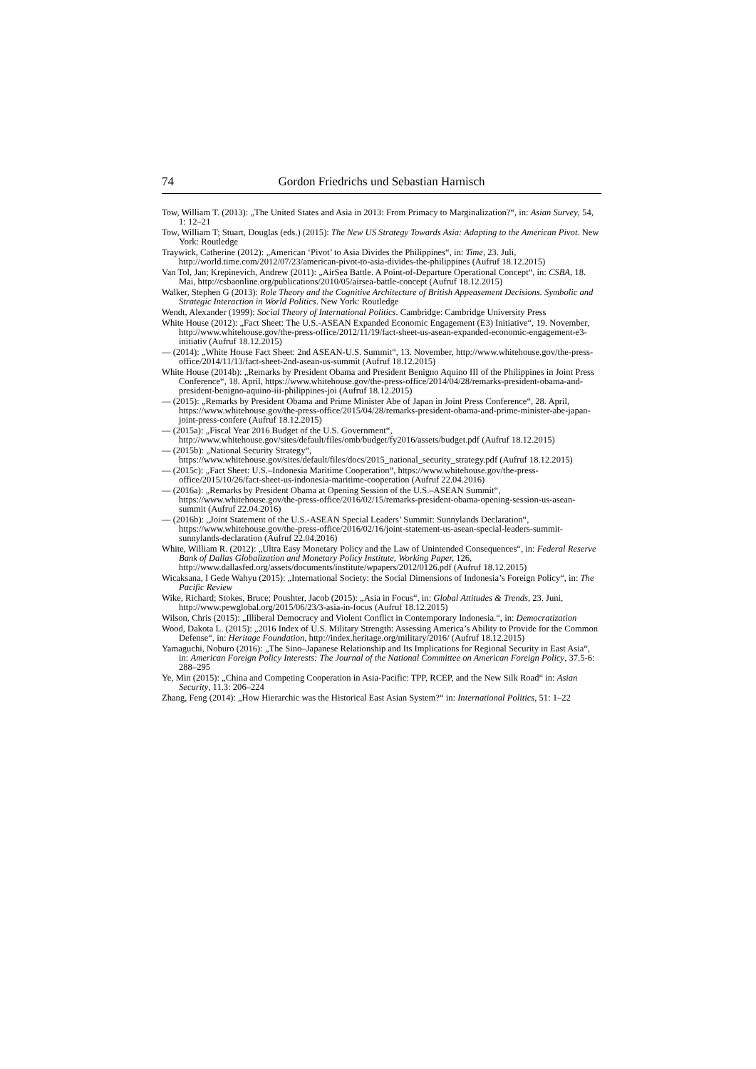74 Gordon Friedrichs und Sebastian Harnisch
Tow, William T. (2013): „The United States and Asia in 2013: From Primacy to Marginalization?“, in: Asian Survey, 54, 1: 12–21
Tow, William T; Stuart, Douglas (eds.) (2015): The New US Strategy Towards Asia: Adapting to the American Pivot. New York: Routledge
Traywick, Catherine (2012): „American ‘Pivot’ to Asia Divides the Philippines“, in: Time, 23. Juli, http://world.time.com/2012/07/23/american-pivot-to-asia-divides-the-philippines (Aufruf 18.12.2015)
Van Tol, Jan; Krepinevich, Andrew (2011): „AirSea Battle. A Point-of-Departure Operational Concept“, in: CSBA, 18. Mai, http://csbaonline.org/publications/2010/05/airsea-battle-concept (Aufruf 18.12.2015)
Walker, Stephen G (2013): Role Theory and the Cognitive Architecture of British Appeasement Decisions. Symbolic and Strategic Interaction in World Politics. New York: Routledge
Wendt, Alexander (1999): Social Theory of International Politics. Cambridge: Cambridge University Press
White House (2012): „Fact Sheet: The U.S.-ASEAN Expanded Economic Engagement (E3) Initiative“, 19. November, http://www.whitehouse.gov/the-press-office/2012/11/19/fact-sheet-us-asean-expanded-economic-engagement-e3-initiativ (Aufruf 18.12.2015)
— (2014): „White House Fact Sheet: 2nd ASEAN-U.S. Summit“, 13. November, http://www.whitehouse.gov/the-press-office/2014/11/13/fact-sheet-2nd-asean-us-summit (Aufruf 18.12.2015)
White House (2014b): „Remarks by President Obama and President Benigno Aquino III of the Philippines in Joint Press Conference“, 18. April, https://www.whitehouse.gov/the-press-office/2014/04/28/remarks-president-obama-and-president-benigno-aquino-iii-philippines-joi (Aufruf 18.12.2015)
— (2015): „Remarks by President Obama and Prime Minister Abe of Japan in Joint Press Conference“, 28. April, https://www.whitehouse.gov/the-press-office/2015/04/28/remarks-president-obama-and-prime-minister-abe-japan-joint-press-confere (Aufruf 18.12.2015)
— (2015a): „Fiscal Year 2016 Budget of the U.S. Government“, http://www.whitehouse.gov/sites/default/files/omb/budget/fy2016/assets/budget.pdf (Aufruf 18.12.2015)
— (2015b): „National Security Strategy“, https://www.whitehouse.gov/sites/default/files/docs/2015_national_security_strategy.pdf (Aufruf 18.12.2015)
— (2015c): „Fact Sheet: U.S.–Indonesia Maritime Cooperation“, https://www.whitehouse.gov/the-press-office/2015/10/26/fact-sheet-us-indonesia-maritime-cooperation (Aufruf 22.04.2016)
— (2016a): „Remarks by President Obama at Opening Session of the U.S.–ASEAN Summit“, https://www.whitehouse.gov/the-press-office/2016/02/15/remarks-president-obama-opening-session-us-asean-summit (Aufruf 22.04.2016)
— (2016b): „Joint Statement of the U.S.-ASEAN Special Leaders’ Summit: Sunnylands Declaration“, https://www.whitehouse.gov/the-press-office/2016/02/16/joint-statement-us-asean-special-leaders-summit-sunnylands-declaration (Aufruf 22.04.2016)
White, William R. (2012): „Ultra Easy Monetary Policy and the Law of Unintended Consequences“, in: Federal Reserve Bank of Dallas Globalization and Monetary Policy Institute, Working Paper, 126, http://www.dallasfed.org/assets/documents/institute/wpapers/2012/0126.pdf (Aufruf 18.12.2015)
Wicaksana, I Gede Wahyu (2015): „International Society: the Social Dimensions of Indonesia’s Foreign Policy“, in: The Pacific Review
Wike, Richard; Stokes, Bruce; Poushter, Jacob (2015): „Asia in Focus“, in: Global Attitudes & Trends, 23. Juni, http://www.pewglobal.org/2015/06/23/3-asia-in-focus (Aufruf 18.12.2015)
Wilson, Chris (2015): „Illiberal Democracy and Violent Conflict in Contemporary Indonesia.“, in: Democratization
Wood, Dakota L. (2015): „2016 Index of U.S. Military Strength: Assessing America’s Ability to Provide for the Common Defense“, in: Heritage Foundation, http://index.heritage.org/military/2016/ (Aufruf 18.12.2015)
Yamaguchi, Noburo (2016): „The Sino–Japanese Relationship and Its Implications for Regional Security in East Asia“, in: American Foreign Policy Interests: The Journal of the National Committee on American Foreign Policy, 37.5-6: 288–295
Ye, Min (2015): „China and Competing Cooperation in Asia-Pacific: TPP, RCEP, and the New Silk Road“ in: Asian Security, 11.3: 206–224
Zhang, Feng (2014): „How Hierarchic was the Historical East Asian System?“ in: International Politics, 51: 1–22